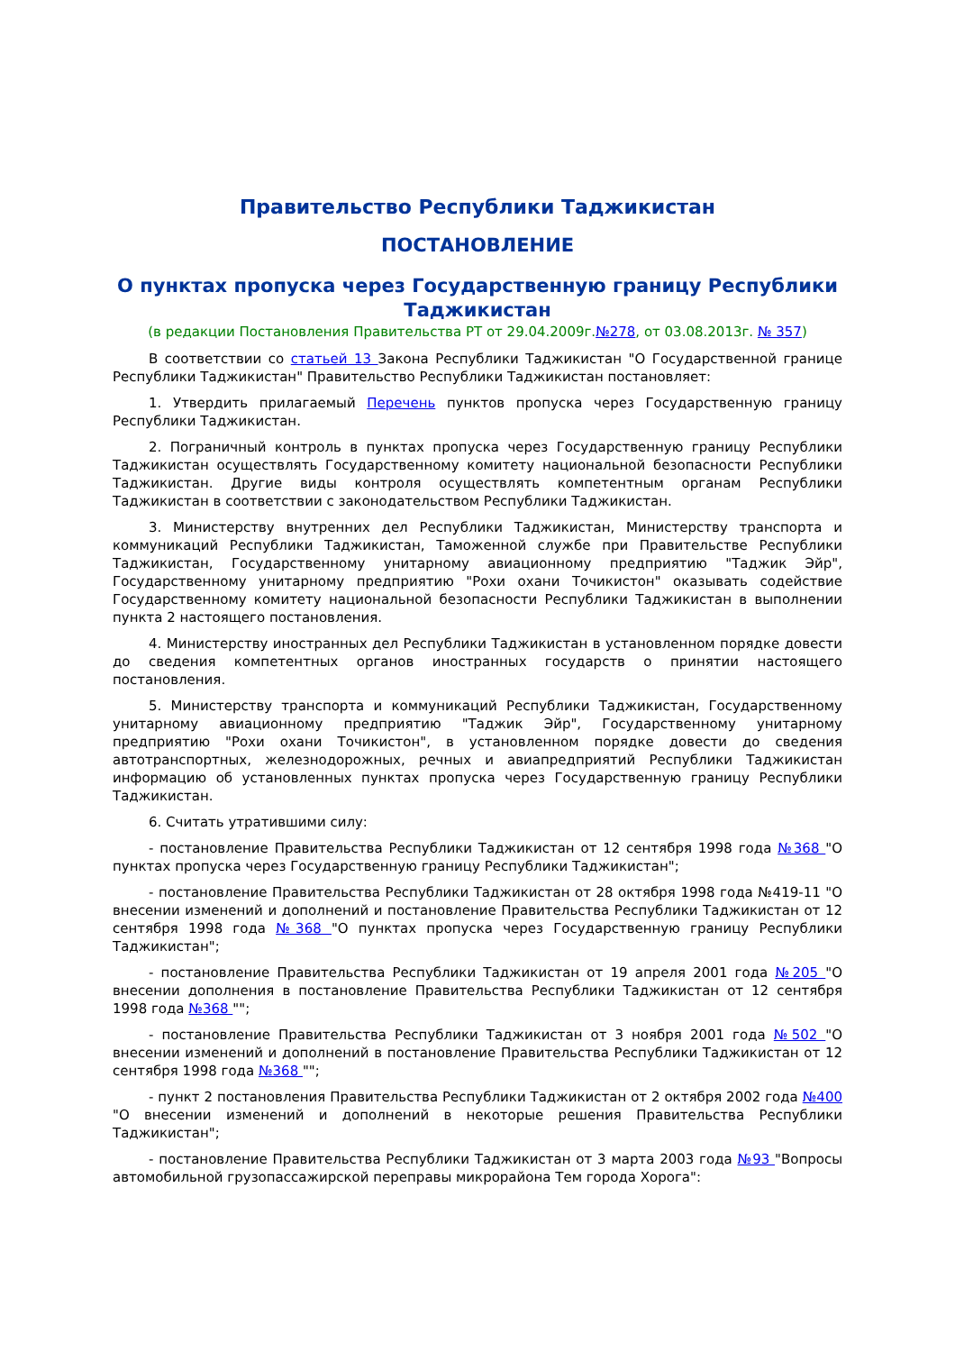Правительство Республики Таджикистан
ПОСТАНОВЛЕНИЕ
О пунктах пропуска через Государственную границу Республики Таджикистан
(в редакции Постановления Правительства РТ от 29.04.2009г.№278, от 03.08.2013г. № 357)
В соответствии со статьей 13 Закона Республики Таджикистан "О Государственной границе Республики Таджикистан" Правительство Республики Таджикистан постановляет:
1. Утвердить прилагаемый Перечень пунктов пропуска через Государственную границу Республики Таджикистан.
2. Пограничный контроль в пунктах пропуска через Государственную границу Республики Таджикистан осуществлять Государственному комитету национальной безопасности Республики Таджикистан. Другие виды контроля осуществлять компетентным органам Республики Таджикистан в соответствии с законодательством Республики Таджикистан.
3. Министерству внутренних дел Республики Таджикистан, Министерству транспорта и коммуникаций Республики Таджикистан, Таможенной службе при Правительстве Республики Таджикистан, Государственному унитарному авиационному предприятию "Таджик Эйр", Государственному унитарному предприятию "Рохи охани Точикистон" оказывать содействие Государственному комитету национальной безопасности Республики Таджикистан в выполнении пункта 2 настоящего постановления.
4. Министерству иностранных дел Республики Таджикистан в установленном порядке довести до сведения компетентных органов иностранных государств о принятии настоящего постановления.
5. Министерству транспорта и коммуникаций Республики Таджикистан, Государственному унитарному авиационному предприятию "Таджик Эйр", Государственному унитарному предприятию "Рохи охани Точикистон", в установленном порядке довести до сведения автотранспортных, железнодорожных, речных и авиапредприятий Республики Таджикистан информацию об установленных пунктах пропуска через Государственную границу Республики Таджикистан.
6. Считать утратившими силу:
- постановление Правительства Республики Таджикистан от 12 сентября 1998 года №368 "О пунктах пропуска через Государственную границу Республики Таджикистан";
- постановление Правительства Республики Таджикистан от 28 октября 1998 года №419-11 "О внесении изменений и дополнений и постановление Правительства Республики Таджикистан от 12 сентября 1998 года №368 "О пунктах пропуска через Государственную границу Республики Таджикистан";
- постановление Правительства Республики Таджикистан от 19 апреля 2001 года №205 "О внесении дополнения в постановление Правительства Республики Таджикистан от 12 сентября 1998 года №368 "";
- постановление Правительства Республики Таджикистан от 3 ноября 2001 года №502 "О внесении изменений и дополнений в постановление Правительства Республики Таджикистан от 12 сентября 1998 года №368 "";
- пункт 2 постановления Правительства Республики Таджикистан от 2 октября 2002 года №400 "О внесении изменений и дополнений в некоторые решения Правительства Республики Таджикистан";
- постановление Правительства Республики Таджикистан от 3 марта 2003 года №93 "Вопросы автомобильной грузопассажирской переправы микрорайона Тем города Хорога":